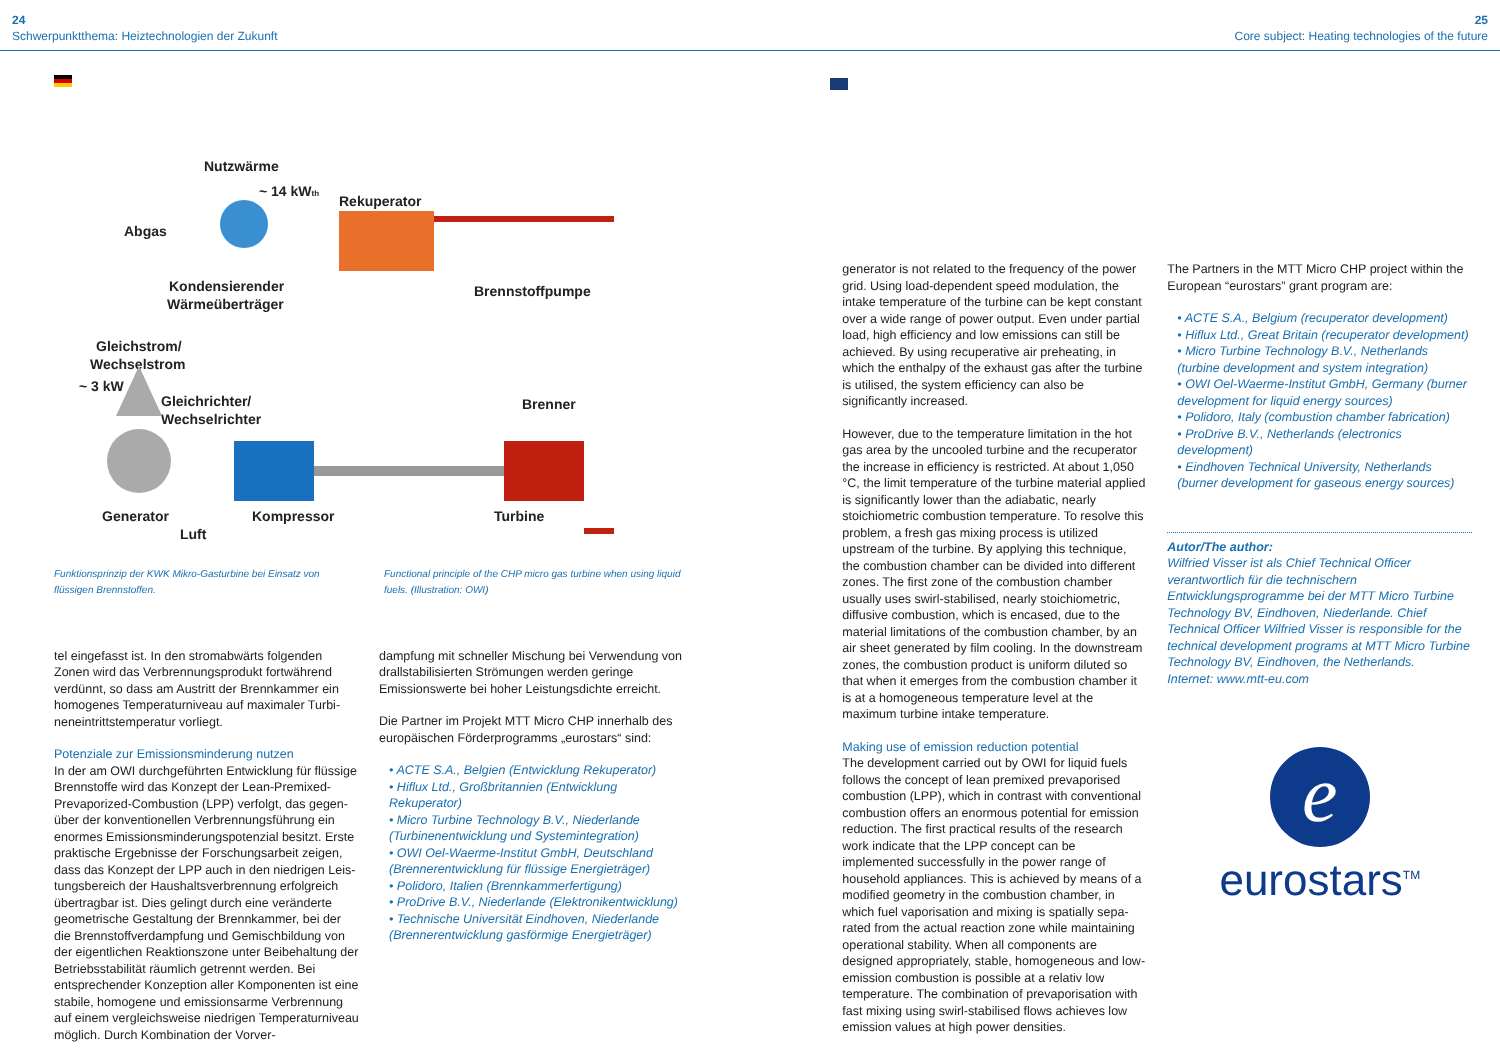24
Schwerpunktthema: Heiztechnologien der Zukunft
25
Core subject: Heating technologies of the future
Nutzwärme
~ 14 kWth
Rekuperator
Abgas
Kondensierender
Wärmeüberträger
Brennstoffpumpe
Gleichstrom/
Wechselstrom
~ 3 kW
Gleichrichter/
Wechselrichter
Brenner
Generator
Kompressor
Turbine
Luft
Funktionsprinzip der KWK Mikro-Gasturbine bei Einsatz von flüssigen Brennstoffen.
Functional principle of the CHP micro gas turbine when using liquid fuels. (Illustration: OWI)
tel eingefasst ist. In den stromabwärts folgenden Zonen wird das Verbrennungsprodukt fortwährend verdünnt, so dass am Austritt der Brennkammer ein homogenes Temperaturniveau auf maximaler Turbi­neneintrittstemperatur vorliegt.
Potenziale zur Emissionsminderung nutzen
In der am OWI durchgeführten Entwicklung für flüssi­ge Brennstoffe wird das Konzept der Lean-Premixed-Prevaporized-Combustion (LPP) verfolgt, das gegen­über der konventionellen Verbrennungsführung ein enormes Emissionsminderungspotenzial besitzt. Erste praktische Ergebnisse der Forschungsarbeit zeigen, dass das Konzept der LPP auch in den niedrigen Leis­tungsbereich der Haushaltsverbrennung erfolgreich übertragbar ist. Dies gelingt durch eine veränderte geometrische Gestaltung der Brennkammer, bei der die Brennstoffverdampfung und Gemischbildung von der eigentlichen Reaktionszone unter Beibehaltung der Betriebsstabilität räumlich getrennt werden. Bei entsprechender Konzeption aller Komponenten ist eine stabile, homogene und emissionsarme Verbren­nung auf einem vergleichsweise niedrigen Tempera­turniveau möglich. Durch Kombination der Vorver-
dampfung mit schneller Mischung bei Verwendung von drallstabilisierten Strömungen werden geringe Emissionswerte bei hoher Leistungsdichte erreicht.
Die Partner im Projekt MTT Micro CHP innerhalb des europäischen Förderprogramms „eurostars“ sind:
• ACTE S.A., Belgien (Entwicklung Rekuperator)
• Hiflux Ltd., Großbritannien (Entwicklung Rekuperator)
• Micro Turbine Technology B.V., Niederlande (Turbinenent­wicklung und Systemintegration)
• OWI Oel-Waerme-Institut GmbH, Deutschland (Brenner­entwicklung für flüssige Energieträger)
• Polidoro, Italien (Brennkammerfertigung)
• ProDrive B.V., Niederlande (Elektronikentwicklung)
• Technische Universität Eindhoven, Niederlande (Brenner­entwicklung gasförmige Energieträger)
generator is not related to the frequency of the power grid. Using load-dependent speed modulation, the intake temperature of the turbine can be kept con­stant over a wide range of power output. Even under partial load, high efficiency and low emissions can still be achieved. By using recuperative air preheating, in which the enthalpy of the exhaust gas after the turbine is utilised, the system efficiency can also be significantly increased.
However, due to the temperature limitation in the hot gas area by the uncooled turbine and the recuper­ator the increase in efficiency is restricted. At about 1,050 °C, the limit temperature of the turbine material applied is significantly lower than the adiabatic, nearly stoichiometric combustion temperature. To resolve this problem, a fresh gas mixing process is utilized upstream of the turbine. By applying this technique, the combustion chamber can be divided into differ­ent zones. The first zone of the combustion chamber usually uses swirl-stabilised, nearly stoichiometric, diffusive combustion, which is encased, due to the material limitations of the combustion chamber, by an air sheet generated by film cooling. In the down­stream zones, the combustion product is uniform diluted so that when it emerges from the combustion chamber it is at a homogeneous temperature level at the maximum turbine intake temperature.
Making use of emission reduction potential
The development carried out by OWI for liquid fuels follows the concept of lean premixed prevaporised combustion (LPP), which in contrast with conven­tional combustion offers an enormous potential for emission reduction. The first practical results of the research work indicate that the LPP concept can be implemented successfully in the power range of household appliances. This is achieved by means of a modified geometry in the combustion chamber, in which fuel vaporisation and mixing is spatially sepa­rated from the actual reaction zone while maintain­ing operational stability. When all components are designed appropriately, stable, homogeneous and low-emission combustion is possible at a relativ low temperature. The combination of prevaporisation with fast mixing using swirl-stabilised flows achieves low emission values at high power densities.
The Partners in the MTT Micro CHP project within the European “eurostars” grant program are:
• ACTE S.A., Belgium (recuperator development)
• Hiflux Ltd., Great Britain (recuperator development)
• Micro Turbine Technology B.V., Netherlands (turbine development and system integration)
• OWI Oel-Waerme-Institut GmbH, Germany (burner devel­opment for liquid energy sources)
• Polidoro, Italy (combustion chamber fabrication)
• ProDrive B.V., Netherlands (electronics development)
• Eindhoven Technical University, Netherlands (burner development for gaseous energy sources)
Autor/The author:
Wilfried Visser ist als Chief Technical Officer verantwortlich für die technischern Entwicklungsprogramme bei der MTT Micro Turbine Technology BV, Eindhoven, Niederlande. Chief Technical Officer Wilfried Visser is responsible for the technical development programs at MTT Micro Turbine Technology BV, Eindhoven, the Netherlands.
Internet: www.mtt-eu.com
e
eurostars<sup>TM</sup>